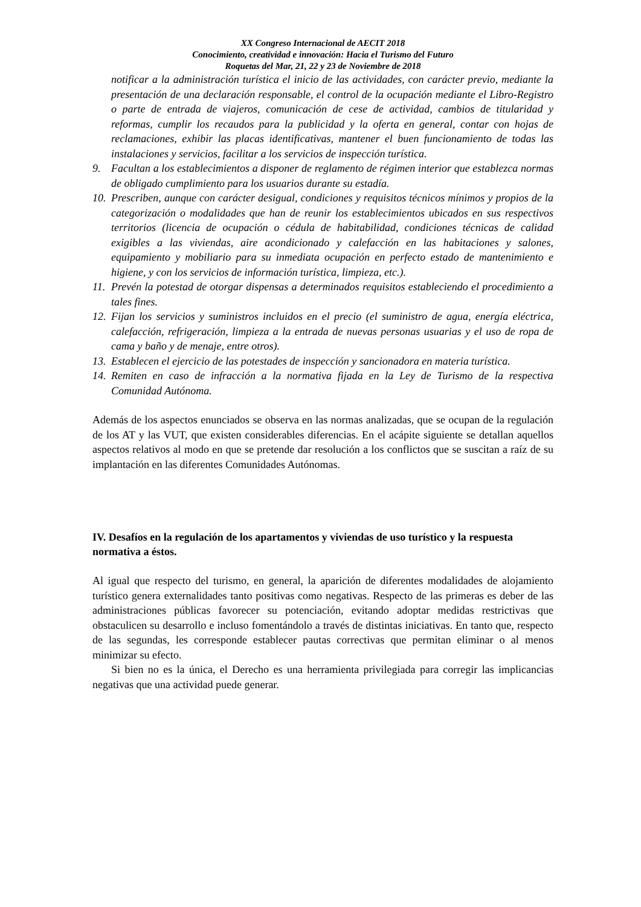XX Congreso Internacional de AECIT 2018
Conocimiento, creatividad e innovación: Hacia el Turismo del Futuro
Roquetas del Mar, 21, 22 y 23 de Noviembre de 2018
notificar a la administración turística el inicio de las actividades, con carácter previo, mediante la presentación de una declaración responsable, el control de la ocupación mediante el Libro-Registro o parte de entrada de viajeros, comunicación de cese de actividad, cambios de titularidad y reformas, cumplir los recaudos para la publicidad y la oferta en general, contar con hojas de reclamaciones, exhibir las placas identificativas, mantener el buen funcionamiento de todas las instalaciones y servicios, facilitar a los servicios de inspección turística.
9. Facultan a los establecimientos a disponer de reglamento de régimen interior que establezca normas de obligado cumplimiento para los usuarios durante su estadía.
10. Prescriben, aunque con carácter desigual, condiciones y requisitos técnicos mínimos y propios de la categorización o modalidades que han de reunir los establecimientos ubicados en sus respectivos territorios (licencia de ocupación o cédula de habitabilidad, condiciones técnicas de calidad exigibles a las viviendas, aire acondicionado y calefacción en las habitaciones y salones, equipamiento y mobiliario para su inmediata ocupación en perfecto estado de mantenimiento e higiene, y con los servicios de información turística, limpieza, etc.).
11. Prevén la potestad de otorgar dispensas a determinados requisitos estableciendo el procedimiento a tales fines.
12. Fijan los servicios y suministros incluidos en el precio (el suministro de agua, energía eléctrica, calefacción, refrigeración, limpieza a la entrada de nuevas personas usuarias y el uso de ropa de cama y baño y de menaje, entre otros).
13. Establecen el ejercicio de las potestades de inspección y sancionadora en materia turística.
14. Remiten en caso de infracción a la normativa fijada en la Ley de Turismo de la respectiva Comunidad Autónoma.
Además de los aspectos enunciados se observa en las normas analizadas, que se ocupan de la regulación de los AT y las VUT, que existen considerables diferencias. En el acápite siguiente se detallan aquellos aspectos relativos al modo en que se pretende dar resolución a los conflictos que se suscitan a raíz de su implantación en las diferentes Comunidades Autónomas.
IV. Desafíos en la regulación de los apartamentos y viviendas de uso turístico y la respuesta normativa a éstos.
Al igual que respecto del turismo, en general, la aparición de diferentes modalidades de alojamiento turístico genera externalidades tanto positivas como negativas. Respecto de las primeras es deber de las administraciones públicas favorecer su potenciación, evitando adoptar medidas restrictivas que obstaculicen su desarrollo e incluso fomentándolo a través de distintas iniciativas. En tanto que, respecto de las segundas, les corresponde establecer pautas correctivas que permitan eliminar o al menos minimizar su efecto.
Si bien no es la única, el Derecho es una herramienta privilegiada para corregir las implicancias negativas que una actividad puede generar.